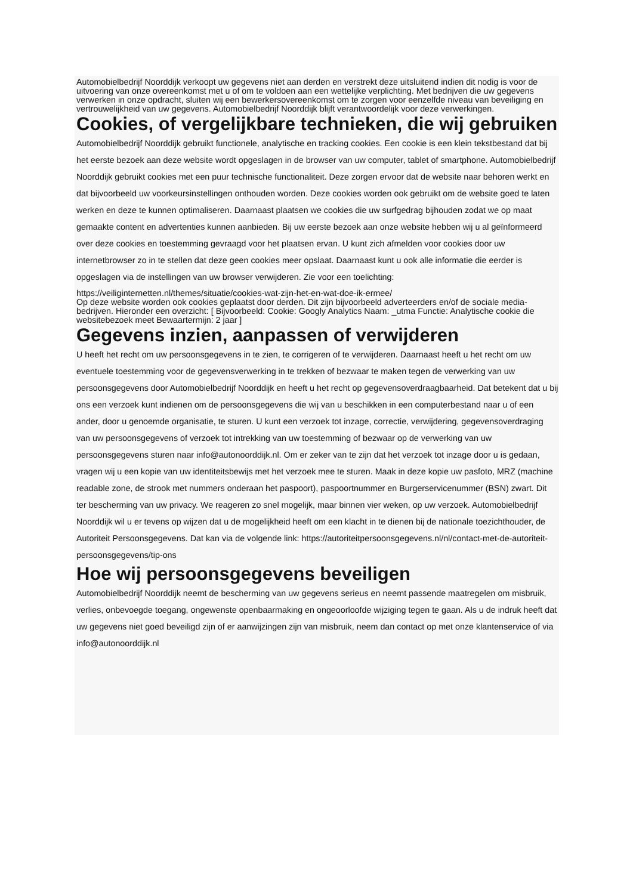Automobielbedrijf Noorddijk verkoopt uw gegevens niet aan derden en verstrekt deze uitsluitend indien dit nodig is voor de uitvoering van onze overeenkomst met u of om te voldoen aan een wettelijke verplichting. Met bedrijven die uw gegevens verwerken in onze opdracht, sluiten wij een bewerkersovereenkomst om te zorgen voor eenzelfde niveau van beveiliging en vertrouwelijkheid van uw gegevens. Automobielbedrijf Noorddijk blijft verantwoordelijk voor deze verwerkingen.
Cookies, of vergelijkbare technieken, die wij gebruiken
Automobielbedrijf Noorddijk gebruikt functionele, analytische en tracking cookies. Een cookie is een klein tekstbestand dat bij het eerste bezoek aan deze website wordt opgeslagen in de browser van uw computer, tablet of smartphone. Automobielbedrijf Noorddijk gebruikt cookies met een puur technische functionaliteit. Deze zorgen ervoor dat de website naar behoren werkt en dat bijvoorbeeld uw voorkeursinstellingen onthouden worden. Deze cookies worden ook gebruikt om de website goed te laten werken en deze te kunnen optimaliseren. Daarnaast plaatsen we cookies die uw surfgedrag bijhouden zodat we op maat gemaakte content en advertenties kunnen aanbieden. Bij uw eerste bezoek aan onze website hebben wij u al geïnformeerd over deze cookies en toestemming gevraagd voor het plaatsen ervan. U kunt zich afmelden voor cookies door uw internetbrowser zo in te stellen dat deze geen cookies meer opslaat. Daarnaast kunt u ook alle informatie die eerder is opgeslagen via de instellingen van uw browser verwijderen. Zie voor een toelichting:
https://veiliginternetten.nl/themes/situatie/cookies-wat-zijn-het-en-wat-doe-ik-ermee/
Op deze website worden ook cookies geplaatst door derden. Dit zijn bijvoorbeeld adverteerders en/of de sociale media-bedrijven. Hieronder een overzicht: [ Bijvoorbeeld: Cookie: Googly Analytics Naam: _utma Functie: Analytische cookie die websitebezoek meet Bewaartermijn: 2 jaar ]
Gegevens inzien, aanpassen of verwijderen
U heeft het recht om uw persoonsgegevens in te zien, te corrigeren of te verwijderen. Daarnaast heeft u het recht om uw eventuele toestemming voor de gegevensverwerking in te trekken of bezwaar te maken tegen de verwerking van uw persoonsgegevens door Automobielbedrijf Noorddijk en heeft u het recht op gegevensoverdraagbaarheid. Dat betekent dat u bij ons een verzoek kunt indienen om de persoonsgegevens die wij van u beschikken in een computerbestand naar u of een ander, door u genoemde organisatie, te sturen. U kunt een verzoek tot inzage, correctie, verwijdering, gegevensoverdraging van uw persoonsgegevens of verzoek tot intrekking van uw toestemming of bezwaar op de verwerking van uw persoonsgegevens sturen naar info@autonoorddijk.nl. Om er zeker van te zijn dat het verzoek tot inzage door u is gedaan, vragen wij u een kopie van uw identiteitsbewijs met het verzoek mee te sturen. Maak in deze kopie uw pasfoto, MRZ (machine readable zone, de strook met nummers onderaan het paspoort), paspoortnummer en Burgerservicenummer (BSN) zwart. Dit ter bescherming van uw privacy. We reageren zo snel mogelijk, maar binnen vier weken, op uw verzoek. Automobielbedrijf Noorddijk wil u er tevens op wijzen dat u de mogelijkheid heeft om een klacht in te dienen bij de nationale toezichthouder, de Autoriteit Persoonsgegevens. Dat kan via de volgende link: https://autoriteitpersoonsgegevens.nl/nl/contact-met-de-autoriteit-persoonsgegevens/tip-ons
Hoe wij persoonsgegevens beveiligen
Automobielbedrijf Noorddijk neemt de bescherming van uw gegevens serieus en neemt passende maatregelen om misbruik, verlies, onbevoegde toegang, ongewenste openbaarmaking en ongeoorloofde wijziging tegen te gaan. Als u de indruk heeft dat uw gegevens niet goed beveiligd zijn of er aanwijzingen zijn van misbruik, neem dan contact op met onze klantenservice of via info@autonoorddijk.nl